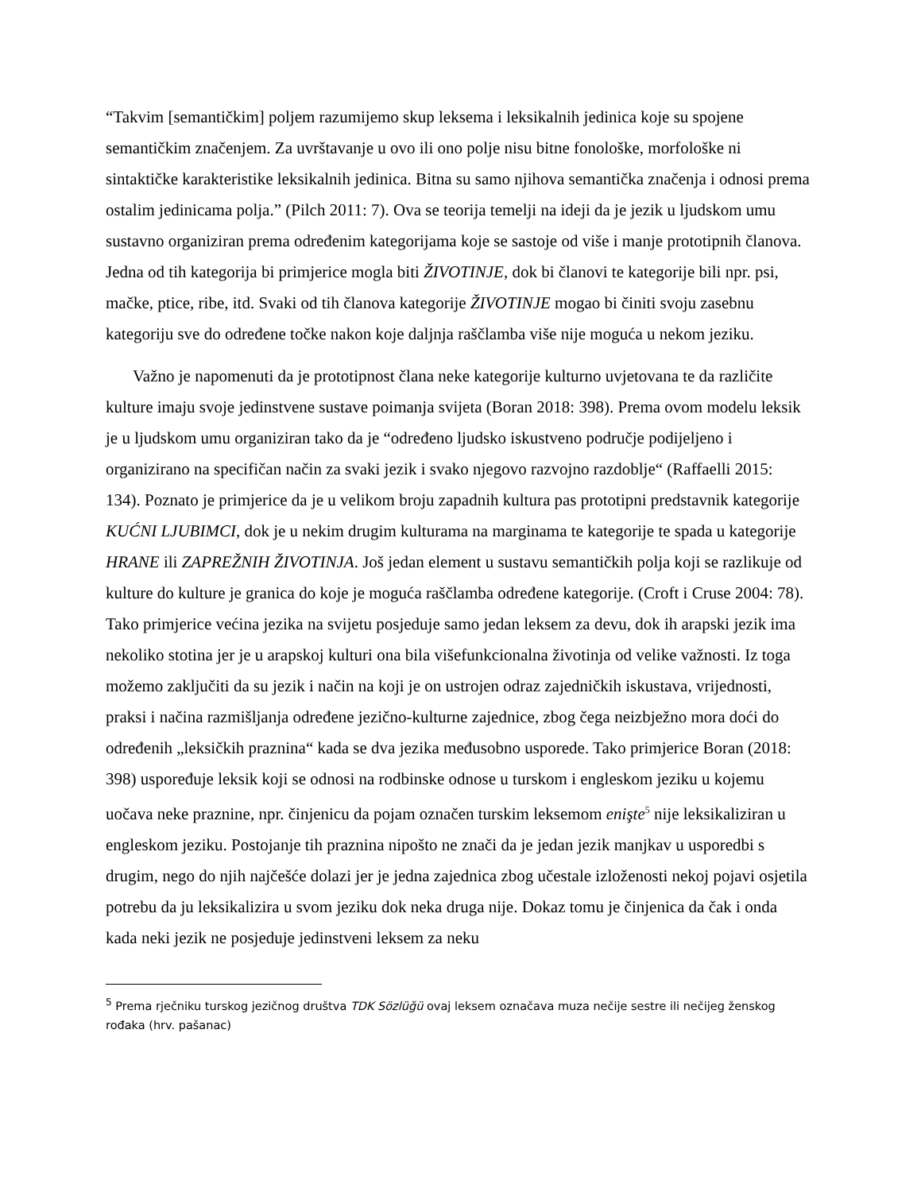“Takvim [semantičkim] poljem razumijemo skup leksema i leksikalnih jedinica koje su spojene semantičkim značenjem. Za uvrštavanje u ovo ili ono polje nisu bitne fonološke, morfološke ni sintaktičke karakteristike leksikalnih jedinica. Bitna su samo njihova semantička značenja i odnosi prema ostalim jedinicama polja.” (Pilch 2011: 7). Ova se teorija temelji na ideji da je jezik u ljudskom umu sustavno organiziran prema određenim kategorijama koje se sastoje od više i manje prototipnih članova. Jedna od tih kategorija bi primjerice mogla biti ŽIVOTINJE, dok bi članovi te kategorije bili npr. psi, mačke, ptice, ribe, itd. Svaki od tih članova kategorije ŽIVOTINJE mogao bi činiti svoju zasebnu kategoriju sve do određene točke nakon koje daljnja raščlamba više nije moguća u nekom jeziku.
Važno je napomenuti da je prototipnost člana neke kategorije kulturno uvjetovana te da različite kulture imaju svoje jedinstvene sustave poimanja svijeta (Boran 2018: 398). Prema ovom modelu leksik je u ljudskom umu organiziran tako da je “određeno ljudsko iskustveno područje podijeljeno i organizirano na specifičan način za svaki jezik i svako njegovo razvojno razdoblje“ (Raffaelli 2015: 134). Poznato je primjerice da je u velikom broju zapadnih kultura pas prototipni predstavnik kategorije KUĆNI LJUBIMCI, dok je u nekim drugim kulturama na marginama te kategorije te spada u kategorije HRANE ili ZAPREŽNIH ŽIVOTINJA. Još jedan element u sustavu semantičkih polja koji se razlikuje od kulture do kulture je granica do koje je moguća raščlamba određene kategorije. (Croft i Cruse 2004: 78). Tako primjerice većina jezika na svijetu posjeduje samo jedan leksem za devu, dok ih arapski jezik ima nekoliko stotina jer je u arapskoj kulturi ona bila višefunkcionalna životinja od velike važnosti. Iz toga možemo zaključiti da su jezik i način na koji je on ustrojen odraz zajedničkih iskustava, vrijednosti, praksi i načina razmišljanja određene jezično-kulturne zajednice, zbog čega neizbježno mora doći do određenih „leksičkih praznina“ kada se dva jezika međusobno usporede. Tako primjerice Boran (2018: 398) uspoređuje leksik koji se odnosi na rodbinske odnose u turskom i engleskom jeziku u kojemu uočava neke praznine, npr. činjenicu da pojam označen turskim leksemom enişte<sup>5</sup> nije leksikaliziran u engleskom jeziku. Postojanje tih praznina nipošto ne znači da je jedan jezik manjkav u usporedbi s drugim, nego do njih najčešće dolazi jer je jedna zajednica zbog učestale izloženosti nekoj pojavi osjetila potrebu da ju leksikalizira u svom jeziku dok neka druga nije. Dokaz tomu je činjenica da čak i onda kada neki jezik ne posjeduje jedinstveni leksem za neku
<sup>5</sup> Prema rječniku turskog jezičnog društva TDK Sözlüğü ovaj leksem označava muza nečije sestre ili nečijeg ženskog rođaka (hrv. pašanac)